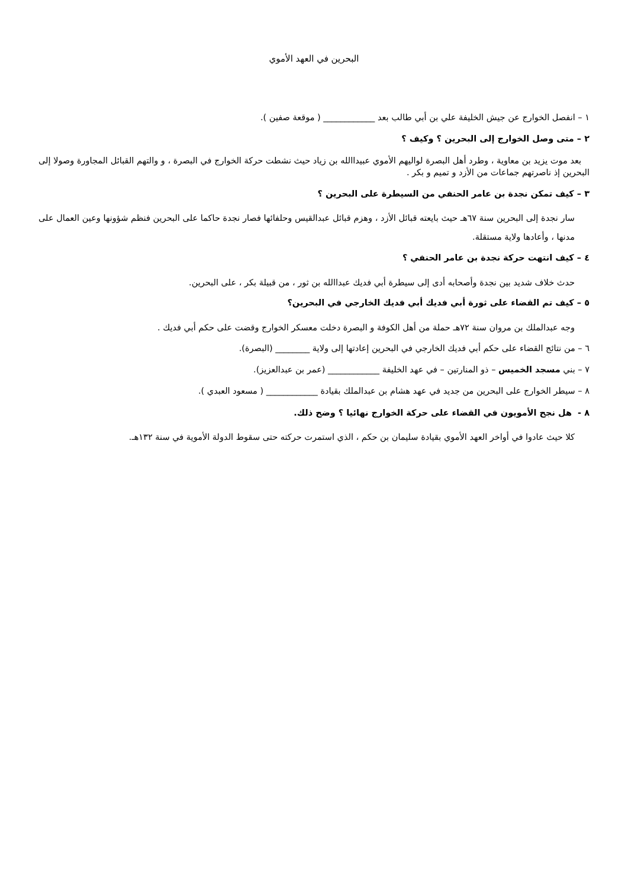البحرين في العهد الأموي
١ – انفصل الخوارج عن جيش الخليفة علي بن أبي طالب بعد ____________ ( موقعة صفين ).
٢ – متى وصل الخوارج إلى البحرين ؟ وكيف ؟
بعد موت يزيد بن معاوية ، وطرد أهل البصرة لواليهم الأموي عبيداالله بن زياد حيث نشطت حركة الخوارج في البصرة ، و والتهم القبائل المجاورة وصولا إلى البحرين إذ ناصرتهم جماعات من الأزد و تميم و بكر .
٣ – كيف تمكن نجدة بن عامر الحنفي من السيطرة على البحرين ؟
سار نجدة إلى البحرين سنة ٦٧هـ حيث بايعته قبائل الأزد ، وهزم قبائل عبدالقيس وحلفائها فصار نجدة حاكما على البحرين فنظم شؤونها وعين العمال على مدنها ، وأعادها ولاية مستقلة.
٤ – كيف انتهت حركة نجدة بن عامر الحنفي ؟
حدث خلاف شديد بين نجدة وأصحابه أدى إلى سيطرة أبي فديك عبداالله بن ثور ، من قبيلة بكر ، على البحرين.
٥ – كيف تم القضاء على ثورة أبي فديك أبي فديك الخارجي في البحرين؟
وجه عبدالملك بن مروان سنة ٧٢هـ حملة من أهل الكوفة و البصرة دخلت معسكر الخوارج وقضت على حكم أبي فديك .
٦ – من نتائج القضاء على حكم أبي فديك الخارجي في البحرين إعادتها إلى ولاية ________ (البصرة).
٧ – بني مسجد الخميس – ذو المنارتين – في عهد الخليفة ____________ (عمر بن عبدالعزيز).
٨ – سيطر الخوارج على البحرين من جديد في عهد هشام بن عبدالملك بقيادة ____________ ( مسعود العبدي ).
٨ - هل نجح الأمويون في القضاء على حركة الخوارج نهائيا ؟ وضح ذلك.
كلا حيث عادوا في أواخر العهد الأموي بقيادة سليمان بن حكم ، الذي استمرت حركته حتى سقوط الدولة الأموية في سنة ١٣٢هـ.